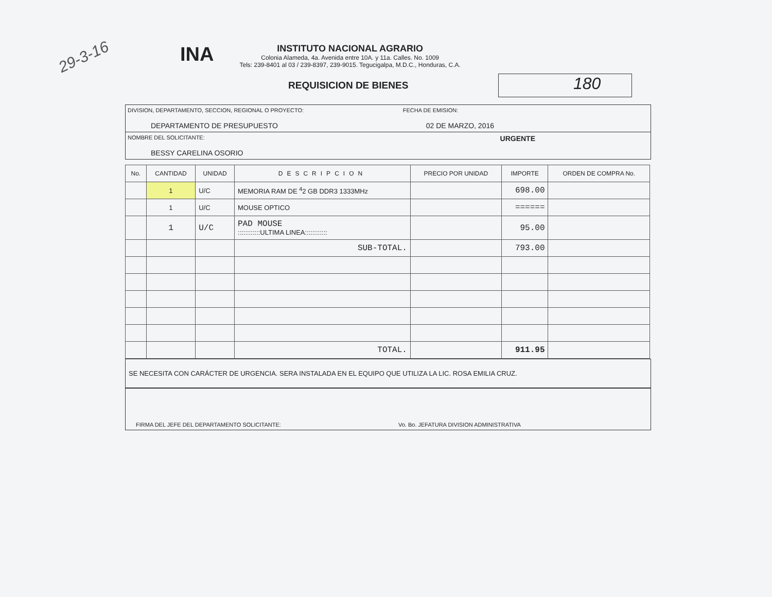29-3-16
INA
INSTITUTO NACIONAL AGRARIO
Colonia Alameda, 4a. Avenida entre 10A. y 11a. Calles. No. 1009
Tels: 239-8401 al 03 / 239-8397, 239-9015. Tegucigalpa, M.D.C., Honduras, C.A.
REQUISICION DE BIENES
180
DIVISION, DEPARTAMENTO, SECCION, REGIONAL O PROYECTO:
DEPARTAMENTO DE PRESUPUESTO
FECHA DE EMISION:
02 DE MARZO, 2016
NOMBRE DEL SOLICITANTE:
BESSY CARELINA OSORIO
URGENTE
| No. | CANTIDAD | UNIDAD | DESCRIPCION | PRECIO POR UNIDAD | IMPORTE | ORDEN DE COMPRA No. |
| --- | --- | --- | --- | --- | --- | --- |
| | 1 | U/C | MEMORIA RAM DE <sup>4</sup>2 GB DDR3 1333MHz | | 698.00 | |
| | 1 | U/C | MOUSE OPTICO | | ====== | |
| | 1 | U/C | PAD MOUSE ::::::::::::ULTIMA LINEA:::::::::::: | | 95.00 | |
| | | | SUB-TOTAL. | | 793.00 | |
| | | | TOTAL. | | 911.95 | |
SE NECESITA CON CARÁCTER DE URGENCIA. SERA INSTALADA EN EL EQUIPO QUE UTILIZA LA LIC. ROSA EMILIA CRUZ.
FIRMA DEL JEFE DEL DEPARTAMENTO SOLICITANTE:
Vo. Bo. JEFATURA DIVISION ADMINISTRATIVA